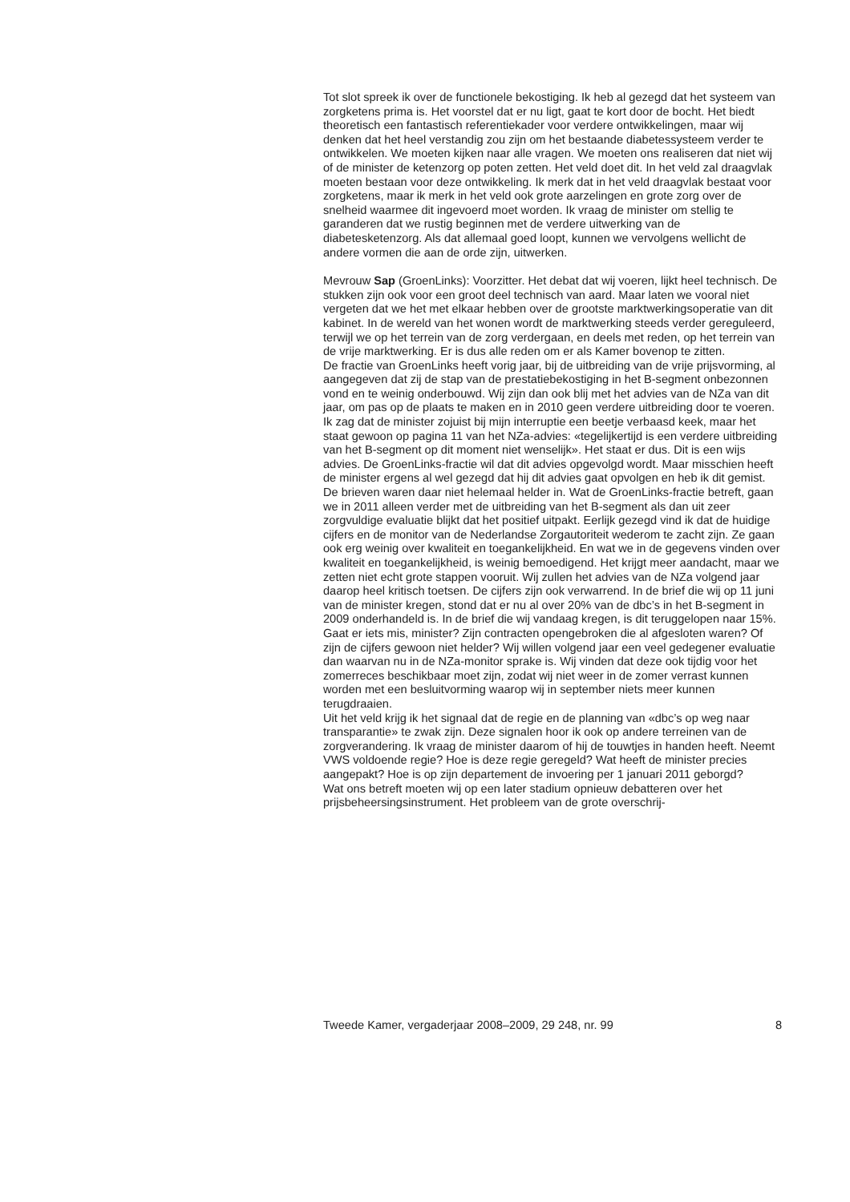Tot slot spreek ik over de functionele bekostiging. Ik heb al gezegd dat het systeem van zorgketens prima is. Het voorstel dat er nu ligt, gaat te kort door de bocht. Het biedt theoretisch een fantastisch referentiekader voor verdere ontwikkelingen, maar wij denken dat het heel verstandig zou zijn om het bestaande diabetessysteem verder te ontwikkelen. We moeten kijken naar alle vragen. We moeten ons realiseren dat niet wij of de minister de ketenzorg op poten zetten. Het veld doet dit. In het veld zal draagvlak moeten bestaan voor deze ontwikkeling. Ik merk dat in het veld draagvlak bestaat voor zorgketens, maar ik merk in het veld ook grote aarzelingen en grote zorg over de snelheid waarmee dit ingevoerd moet worden. Ik vraag de minister om stellig te garanderen dat we rustig beginnen met de verdere uitwerking van de diabetesketenzorg. Als dat allemaal goed loopt, kunnen we vervolgens wellicht de andere vormen die aan de orde zijn, uitwerken.
Mevrouw Sap (GroenLinks): Voorzitter. Het debat dat wij voeren, lijkt heel technisch. De stukken zijn ook voor een groot deel technisch van aard. Maar laten we vooral niet vergeten dat we het met elkaar hebben over de grootste marktwerkingsoperatie van dit kabinet. In de wereld van het wonen wordt de marktwerking steeds verder gereguleerd, terwijl we op het terrein van de zorg verdergaan, en deels met reden, op het terrein van de vrije marktwerking. Er is dus alle reden om er als Kamer bovenop te zitten.
De fractie van GroenLinks heeft vorig jaar, bij de uitbreiding van de vrije prijsvorming, al aangegeven dat zij de stap van de prestatiebekostiging in het B-segment onbezonnen vond en te weinig onderbouwd. Wij zijn dan ook blij met het advies van de NZa van dit jaar, om pas op de plaats te maken en in 2010 geen verdere uitbreiding door te voeren. Ik zag dat de minister zojuist bij mijn interruptie een beetje verbaasd keek, maar het staat gewoon op pagina 11 van het NZa-advies: «tegelijkertijd is een verdere uitbreiding van het B-segment op dit moment niet wenselijk». Het staat er dus. Dit is een wijs advies. De GroenLinks-fractie wil dat dit advies opgevolgd wordt. Maar misschien heeft de minister ergens al wel gezegd dat hij dit advies gaat opvolgen en heb ik dit gemist. De brieven waren daar niet helemaal helder in. Wat de GroenLinks-fractie betreft, gaan we in 2011 alleen verder met de uitbreiding van het B-segment als dan uit zeer zorgvuldige evaluatie blijkt dat het positief uitpakt. Eerlijk gezegd vind ik dat de huidige cijfers en de monitor van de Nederlandse Zorgautoriteit wederom te zacht zijn. Ze gaan ook erg weinig over kwaliteit en toegankelijkheid. En wat we in de gegevens vinden over kwaliteit en toegankelijkheid, is weinig bemoedigend. Het krijgt meer aandacht, maar we zetten niet echt grote stappen vooruit. Wij zullen het advies van de NZa volgend jaar daarop heel kritisch toetsen. De cijfers zijn ook verwarrend. In de brief die wij op 11 juni van de minister kregen, stond dat er nu al over 20% van de dbc’s in het B-segment in 2009 onderhandeld is. In de brief die wij vandaag kregen, is dit teruggelopen naar 15%. Gaat er iets mis, minister? Zijn contracten opengebroken die al afgesloten waren? Of zijn de cijfers gewoon niet helder? Wij willen volgend jaar een veel gedegener evaluatie dan waarvan nu in de NZa-monitor sprake is. Wij vinden dat deze ook tijdig voor het zomerreces beschikbaar moet zijn, zodat wij niet weer in de zomer verrast kunnen worden met een besluitvorming waarop wij in september niets meer kunnen terugdraaien.
Uit het veld krijg ik het signaal dat de regie en de planning van «dbc’s op weg naar transparantie» te zwak zijn. Deze signalen hoor ik ook op andere terreinen van de zorgverandering. Ik vraag de minister daarom of hij de touwtjes in handen heeft. Neemt VWS voldoende regie? Hoe is deze regie geregeld? Wat heeft de minister precies aangepakt? Hoe is op zijn departement de invoering per 1 januari 2011 geborgd?
Wat ons betreft moeten wij op een later stadium opnieuw debatteren over het prijsbeheersingsinstrument. Het probleem van de grote overschrij-
Tweede Kamer, vergaderjaar 2008–2009, 29 248, nr. 99 8